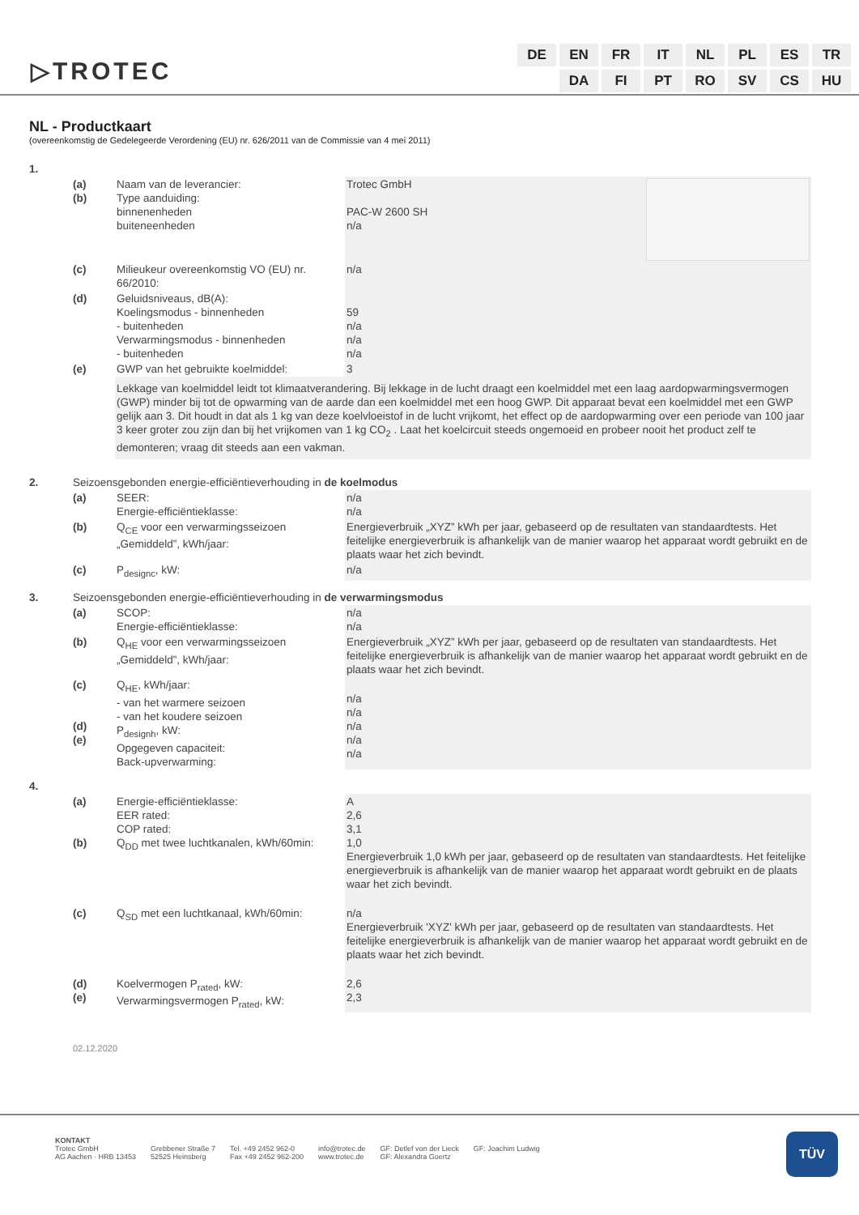▷TROTEC
| DE | EN | FR | IT | NL | PL | ES | TR |
| | DA | FI | PT | RO | SV | CS | HU |
NL - Productkaart
(overeenkomstig de Gedelegeerde Verordening (EU) nr. 626/2011 van de Commissie van 4 mei 2011)
| 1. | | | |
| | (a) (b) | Naam van de leverancier: Type aanduiding: binnenenheden buiteneenheden | Trotec GmbH PAC-W 2600 SH n/a |
| | (c) | Milieukeur overeenkomstig VO (EU) nr. 66/2010: | n/a |
| | (d) | Geluidsniveaus, dB(A): Koelingsmodus - binnenheden - buitenheden Verwarmingsmodus - binnenheden - buitenheden | 59 n/a n/a n/a |
| | (e) | GWP van het gebruikte koelmiddel: | 3 |
| | | Lekkage van koelmiddel leidt tot klimaatverandering. Bij lekkage in de lucht draagt een koelmiddel met een laag aardopwarmingsvermogen (GWP) minder bij tot de opwarming van de aarde dan een koelmiddel met een hoog GWP. Dit apparaat bevat een koelmiddel met een GWP gelijk aan 3. Dit houdt in dat als 1 kg van deze koelvloeistof in de lucht vrijkomt, het effect op de aardopwarming over een periode van 100 jaar 3 keer groter zou zijn dan bij het vrijkomen van 1 kg CO<sub>2</sub> . Laat het koelcircuit steeds ongemoeid en probeer nooit het product zelf te demonteren; vraag dit steeds aan een vakman. | |
| 2. | Seizoensgebonden energie-efficiëntieverhouding in de koelmodus | | |
| | (a) | SEER: Energie-efficiëntieklasse: | n/a n/a |
| | (b) | Q<sub>CE</sub> voor een verwarmingsseizoen „Gemiddeld”, kWh/jaar: | Energieverbruik „XYZ” kWh per jaar, gebaseerd op de resultaten van standaardtests. Het feitelijke energieverbruik is afhankelijk van de manier waarop het apparaat wordt gebruikt en de plaats waar het zich bevindt. |
| | (c) | P<sub>designc</sub>, kW: | n/a |
| 3. | Seizoensgebonden energie-efficiëntieverhouding in de verwarmingsmodus | | |
| | (a) | SCOP: Energie-efficiëntieklasse: | n/a n/a |
| | (b) | Q<sub>HE</sub> voor een verwarmingsseizoen „Gemiddeld”, kWh/jaar: | Energieverbruik „XYZ” kWh per jaar, gebaseerd op de resultaten van standaardtests. Het feitelijke energieverbruik is afhankelijk van de manier waarop het apparaat wordt gebruikt en de plaats waar het zich bevindt. |
| | (c) (d) (e) | Q<sub>HE</sub>, kWh/jaar: - van het warmere seizoen - van het koudere seizoen P<sub>designh</sub>, kW: Opgegeven capaciteit: Back-upverwarming: | n/a n/a n/a n/a n/a |
| 4. | | | |
| | (a) (b) | Energie-efficiëntieklasse: EER rated: COP rated: Q<sub>DD</sub> met twee luchtkanalen, kWh/60min: | A 2,6 3,1 1,0 Energieverbruik 1,0 kWh per jaar, gebaseerd op de resultaten van standaardtests. Het feitelijke energieverbruik is afhankelijk van de manier waarop het apparaat wordt gebruikt en de plaats waar het zich bevindt. |
| | (c) | Q<sub>SD</sub> met een luchtkanaal, kWh/60min: | n/a Energieverbruik 'XYZ' kWh per jaar, gebaseerd op de resultaten van standaardtests. Het feitelijke energieverbruik is afhankelijk van de manier waarop het apparaat wordt gebruikt en de plaats waar het zich bevindt. |
| | (d) (e) | Koelvermogen P<sub>rated</sub>, kW: Verwarmingsvermogen P<sub>rated</sub>, kW: | 2,6 2,3 |
| | 02.12.2020 | | |
KONTAKT
Trotec GmbH
AG Aachen · HRB 13453
Grebbener Straße 7
52525 Heinsberg
Tel. +49 2452 962-0
Fax +49 2452 962-200
info@trotec.de
www.trotec.de
GF: Detlef von der Lieck
GF: Alexandra Goertz
GF: Joachim Ludwig
TÜV